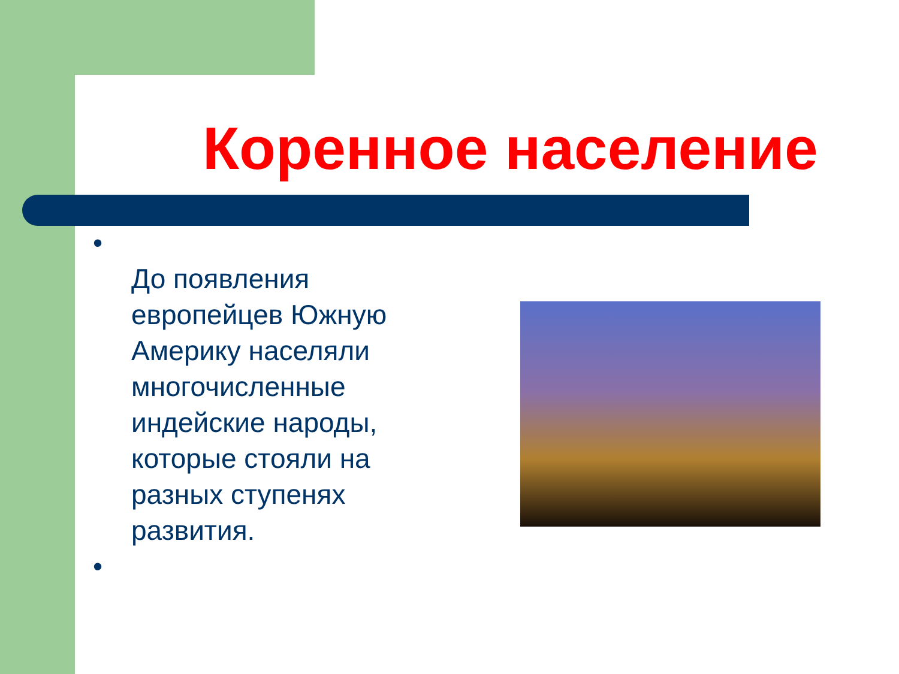Коренное население
•
До появления европейцев Южную Америку населяли многочисленные индейские народы, которые стояли на разных ступенях развития.
•